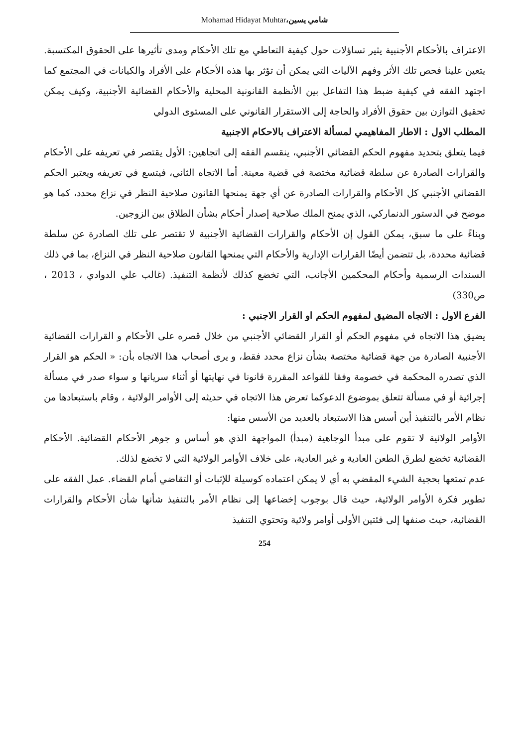Mohamad Hidayat Muhtar،شامي يسين
الاعتراف بالأحكام الأجنبية يثير تساؤلات حول كيفية التعاطي مع تلك الأحكام ومدى تأثيرها على الحقوق المكتسبة. يتعين علينا فحص تلك الأثر وفهم الآليات التي يمكن أن تؤثر بها هذه الأحكام على الأفراد والكيانات في المجتمع كما اجتهد الفقه في كيفية ضبط هذا التفاعل بين الأنظمة القانونية المحلية والأحكام القضائية الأجنبية، وكيف يمكن تحقيق التوازن بين حقوق الأفراد والحاجة إلى الاستقرار القانوني على المستوى الدولي
المطلب الاول : الاطار المفاهيمي لمسألة الاعتراف بالاحكام الاجنبية
فيما يتعلق بتحديد مفهوم الحكم القضائي الأجنبي، ينقسم الفقه إلى اتجاهين: الأول يقتصر في تعريفه على الأحكام والقرارات الصادرة عن سلطة قضائية مختصة في قضية معينة. أما الاتجاه الثاني، فيتسع في تعريفه ويعتبر الحكم القضائي الأجنبي كل الأحكام والقرارات الصادرة عن أي جهة يمنحها القانون صلاحية النظر في نزاع محدد، كما هو موضح في الدستور الدنماركي، الذي يمنح الملك صلاحية إصدار أحكام بشأن الطلاق بين الزوجين.
وبناءً على ما سبق، يمكن القول إن الأحكام والقرارات القضائية الأجنبية لا تقتصر على تلك الصادرة عن سلطة قضائية محددة، بل تتضمن أيضًا القرارات الإدارية والأحكام التي يمنحها القانون صلاحية النظر في النزاع، بما في ذلك السندات الرسمية وأحكام المحكمين الأجانب، التي تخضع كذلك لأنظمة التنفيذ. (غالب علي الدوادي ، 2013 ، ص330)
الفرع الاول : الاتجاه المضيق لمفهوم الحكم او القرار الاجنبي :
يضيق هذا الاتجاه في مفهوم الحكم أو القرار القضائي الأجنبي من خلال قصره على الأحكام و القرارات القضائية الأجنبية الصادرة من جهة قضائية مختصة بشأن نزاع محدد فقط، و يرى أصحاب هذا الاتجاه بأن: « الحكم هو القرار الذي تصدره المحكمة في خصومة وفقا للقواعد المقررة قانونا في نهايتها أو أثناء سريانها و سواء صدر في مسألة إجرائية أو في مسألة تتعلق بموضوع الدعوكما تعرض هذا الاتجاه في حديثه إلى الأوامر الولائية ، وقام باستبعادها من نظام الأمر بالتنفيذ أين أسس هذا الاستبعاد بالعديد من الأسس منها:
الأوامر الولائية لا تقوم على مبدأ الوجاهية (مبدأ) المواجهة الذي هو أساس و جوهر الأحكام القضائية. الأحكام القضائية تخضع لطرق الطعن العادية و غير العادية، على خلاف الأوامر الولائية التي لا تخضع لذلك.
عدم تمتعها بحجية الشيء المقضي به أي لا يمكن اعتماده كوسيلة للإثبات أو التقاضي أمام القضاء. عمل الفقه على تطوير فكرة الأوامر الولائية، حيث قال بوجوب إخضاعها إلى نظام الأمر بالتنفيذ شأنها شأن الأحكام والقرارات القضائية، حيث صنفها إلى فئتين الأولى أوامر ولائية وتحتوي التنفيذ
254